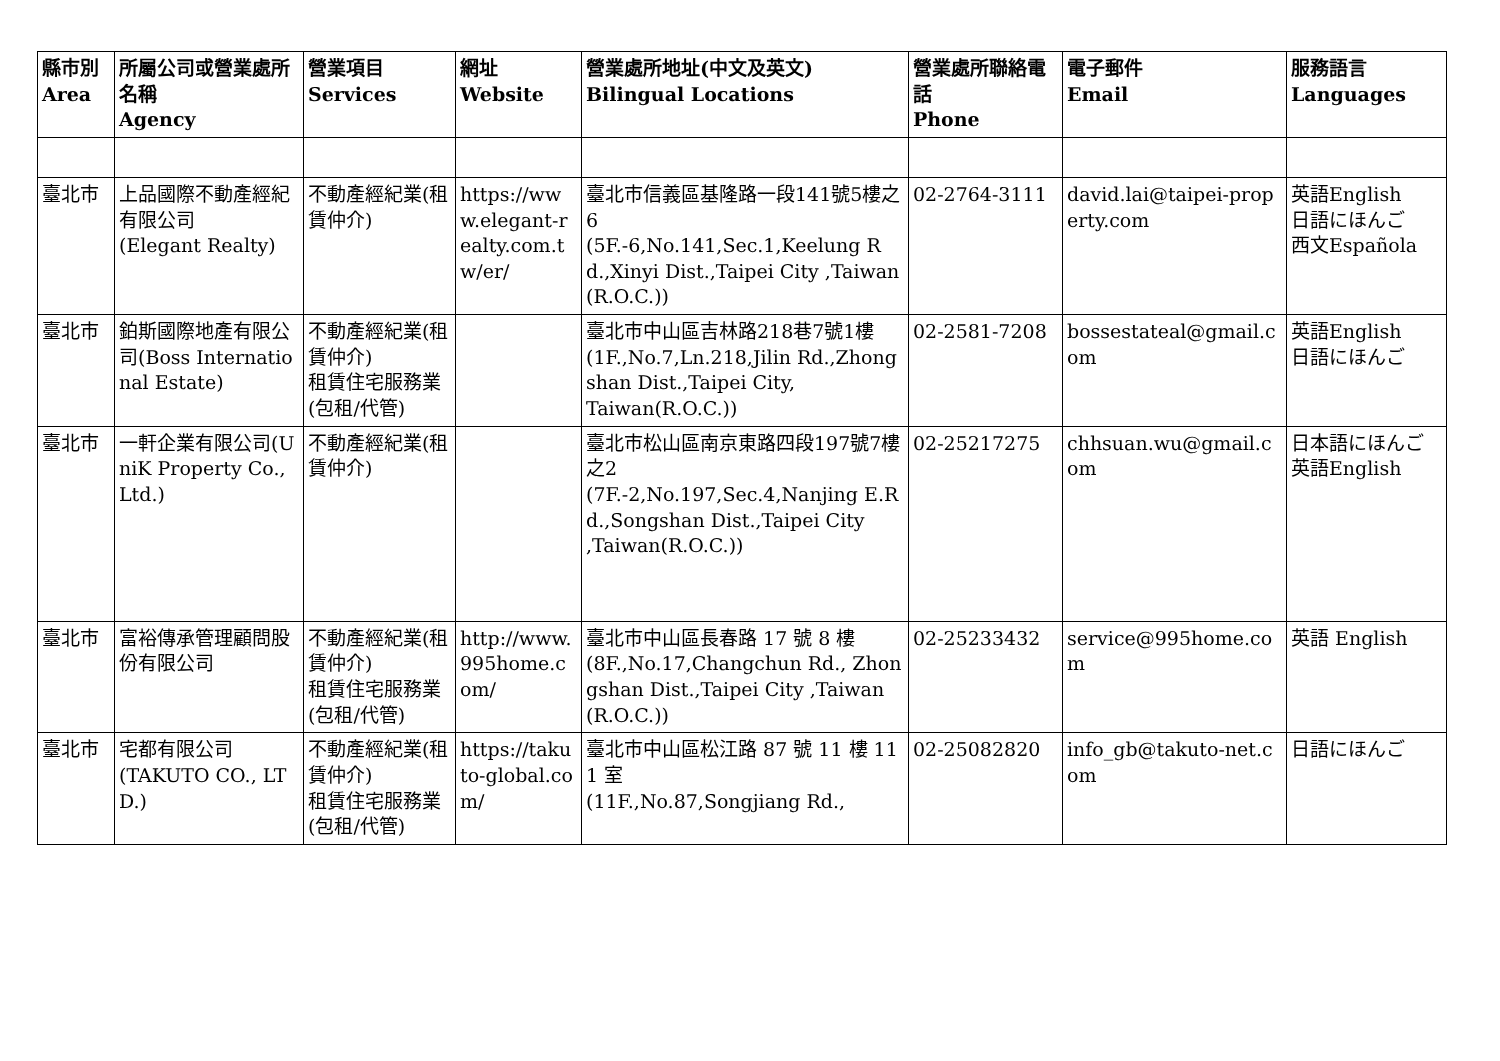| 縣市別 Area | 所屬公司或營業處所名稱 Agency | 營業項目 Services | 網址 Website | 營業處所地址(中文及英文) Bilingual Locations | 營業處所聯絡電話 Phone | 電子郵件 Email | 服務語言 Languages |
| --- | --- | --- | --- | --- | --- | --- | --- |
| 臺北市 | 上品國際不動產經紀有限公司 (Elegant Realty) | 不動產經紀業(租賃仲介) | https://www.elegant-realty.com.tw/er/ | 臺北市信義區基隆路一段141號5樓之6 (5F.-6,No.141,Sec.1,Keelung Rd.,Xinyi Dist.,Taipei City ,Taiwan(R.O.C.)) | 02-2764-3111 | david.lai@taipei-property.com | 英語English 日語にほんご 西文Española |
| 臺北市 | 鉑斯國際地產有限公司(Boss International Estate) | 不動產經紀業(租賃仲介) 租賃住宅服務業(包租/代管) | | 臺北市中山區吉林路218巷7號1樓 (1F.,No.7,Ln.218,Jilin Rd.,Zhongshan Dist.,Taipei City, Taiwan(R.O.C.)) | 02-2581-7208 | bossestateal@gmail.com | 英語English 日語にほんご |
| 臺北市 | 一軒企業有限公司(UniK Property Co., Ltd.) | 不動產經紀業(租賃仲介) | | 臺北市松山區南京東路四段197號7樓之2 (7F.-2,No.197,Sec.4,Nanjing E.Rd.,Songshan Dist.,Taipei City ,Taiwan(R.O.C.)) | 02-25217275 | chhsuan.wu@gmail.com | 日本語にほんご 英語English |
| 臺北市 | 富裕傳承管理顧問股份有限公司 | 不動產經紀業(租賃仲介) 租賃住宅服務業(包租/代管) | http://www.995home.com/ | 臺北市中山區長春路 17 號 8 樓 (8F.,No.17,Changchun Rd., Zhongshan Dist.,Taipei City ,Taiwan(R.O.C.)) | 02-25233432 | service@995home.com | 英語 English |
| 臺北市 | 宅都有限公司 (TAKUTO CO., LTD.) | 不動產經紀業(租賃仲介) 租賃住宅服務業(包租/代管) | https://takuto-global.com/ | 臺北市中山區松江路 87 號 11 樓 111 室 (11F.,No.87,Songjiang Rd., | 02-25082820 | info_gb@takuto-net.com | 日語にほんご |